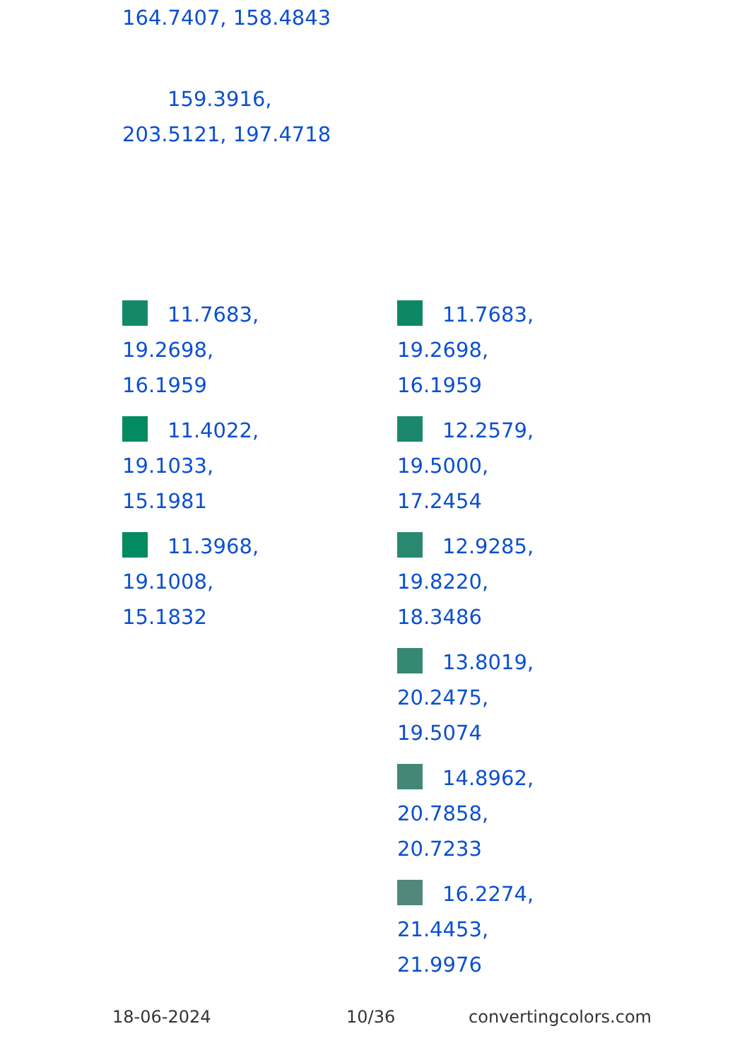164.7407, 158.4843
159.3916,
203.5121, 197.4718
11.7683, 19.2698,
16.1959
11.7683, 19.2698,
16.1959
11.4022, 19.1033,
15.1981
12.2579, 19.5000,
17.2454
11.3968, 19.1008,
15.1832
12.9285, 19.8220,
18.3486
13.8019, 20.2475,
19.5074
14.8962, 20.7858,
20.7233
16.2274, 21.4453,
21.9976
18-06-2024 10/36 convertingcolors.com